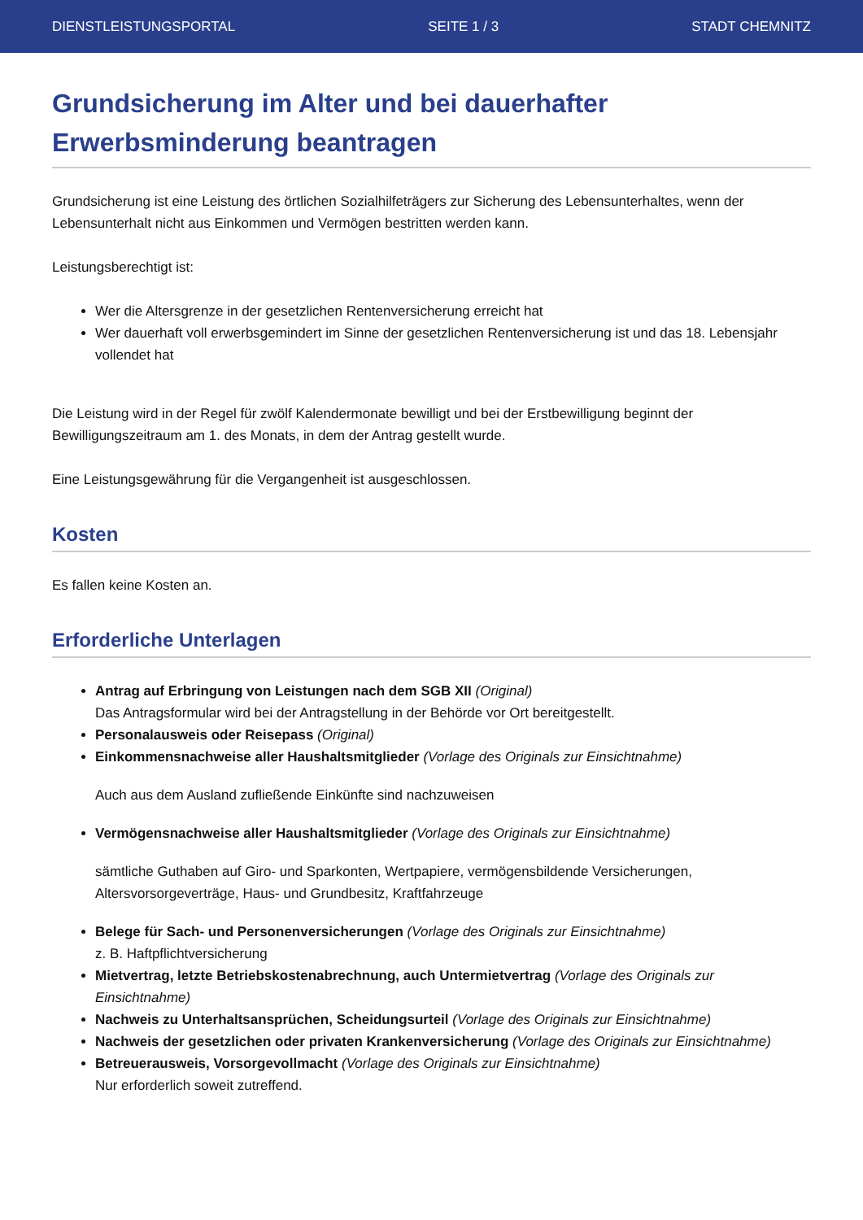DIENSTLEISTUNGSPORTAL SEITE 1 / 3 STADT CHEMNITZ
Grundsicherung im Alter und bei dauerhafter Erwerbsminderung beantragen
Grundsicherung ist eine Leistung des örtlichen Sozialhilfeträgers zur Sicherung des Lebensunterhaltes, wenn der Lebensunterhalt nicht aus Einkommen und Vermögen bestritten werden kann.
Leistungsberechtigt ist:
Wer die Altersgrenze in der gesetzlichen Rentenversicherung erreicht hat
Wer dauerhaft voll erwerbsgemindert im Sinne der gesetzlichen Rentenversicherung ist und das 18. Lebensjahr vollendet hat
Die Leistung wird in der Regel für zwölf Kalendermonate bewilligt und bei der Erstbewilligung beginnt der Bewilligungszeitraum am 1. des Monats, in dem der Antrag gestellt wurde.
Eine Leistungsgewährung für die Vergangenheit ist ausgeschlossen.
Kosten
Es fallen keine Kosten an.
Erforderliche Unterlagen
Antrag auf Erbringung von Leistungen nach dem SGB XII (Original)
Das Antragsformular wird bei der Antragstellung in der Behörde vor Ort bereitgestellt.
Personalausweis oder Reisepass (Original)
Einkommensnachweise aller Haushaltsmitglieder (Vorlage des Originals zur Einsichtnahme)
Auch aus dem Ausland zufließende Einkünfte sind nachzuweisen
Vermögensnachweise aller Haushaltsmitglieder (Vorlage des Originals zur Einsichtnahme)
sämtliche Guthaben auf Giro- und Sparkonten, Wertpapiere, vermögensbildende Versicherungen, Altersvorsorgeverträge, Haus- und Grundbesitz, Kraftfahrzeuge
Belege für Sach- und Personenversicherungen (Vorlage des Originals zur Einsichtnahme)
z. B. Haftpflichtversicherung
Mietvertrag, letzte Betriebskostenabrechnung, auch Untermietvertrag (Vorlage des Originals zur Einsichtnahme)
Nachweis zu Unterhaltsansprüchen, Scheidungsurteil (Vorlage des Originals zur Einsichtnahme)
Nachweis der gesetzlichen oder privaten Krankenversicherung (Vorlage des Originals zur Einsichtnahme)
Betreuerausweis, Vorsorgevollmacht (Vorlage des Originals zur Einsichtnahme)
Nur erforderlich soweit zutreffend.